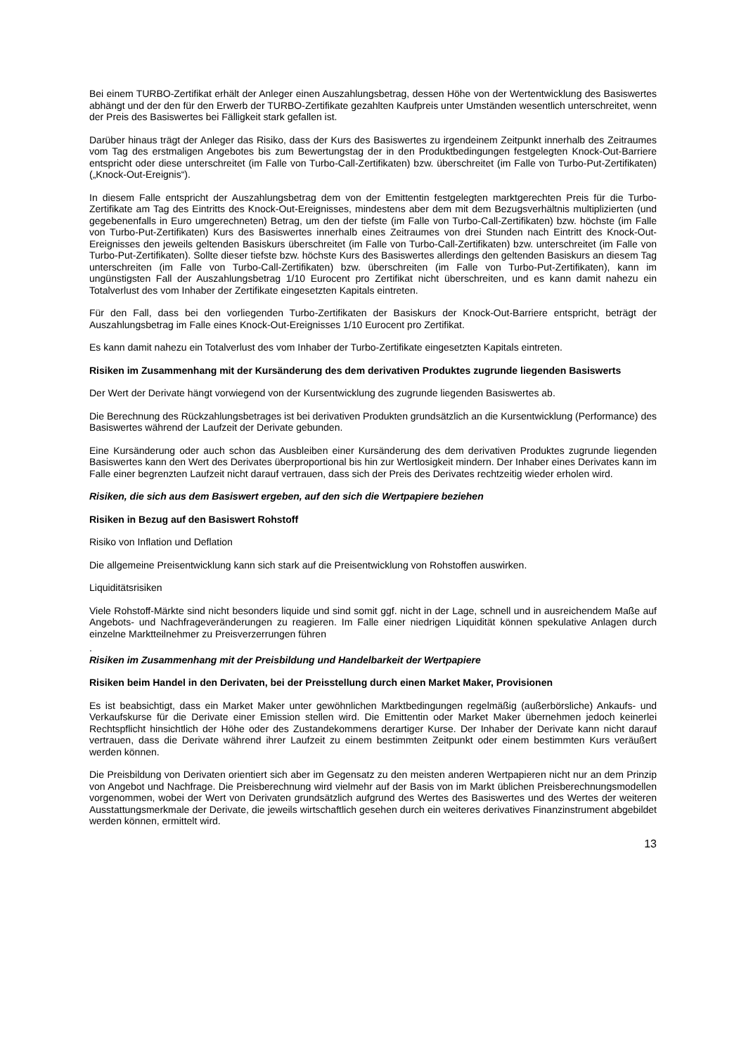Bei einem TURBO-Zertifikat erhält der Anleger einen Auszahlungsbetrag, dessen Höhe von der Wertentwicklung des Basiswertes abhängt und der den für den Erwerb der TURBO-Zertifikate gezahlten Kaufpreis unter Umständen wesentlich unterschreitet, wenn der Preis des Basiswertes bei Fälligkeit stark gefallen ist.
Darüber hinaus trägt der Anleger das Risiko, dass der Kurs des Basiswertes zu irgendeinem Zeitpunkt innerhalb des Zeitraumes vom Tag des erstmaligen Angebotes bis zum Bewertungstag der in den Produktbedingungen festgelegten Knock-Out-Barriere entspricht oder diese unterschreitet (im Falle von Turbo-Call-Zertifikaten) bzw. überschreitet (im Falle von Turbo-Put-Zertifikaten) („Knock-Out-Ereignis“).
In diesem Falle entspricht der Auszahlungsbetrag dem von der Emittentin festgelegten marktgerechten Preis für die Turbo-Zertifikate am Tag des Eintritts des Knock-Out-Ereignisses, mindestens aber dem mit dem Bezugsverhältnis multiplizierten (und gegebenenfalls in Euro umgerechneten) Betrag, um den der tiefste (im Falle von Turbo-Call-Zertifikaten) bzw. höchste (im Falle von Turbo-Put-Zertifikaten) Kurs des Basiswertes innerhalb eines Zeitraumes von drei Stunden nach Eintritt des Knock-Out-Ereignisses den jeweils geltenden Basiskurs überschreitet (im Falle von Turbo-Call-Zertifikaten) bzw. unterschreitet (im Falle von Turbo-Put-Zertifikaten). Sollte dieser tiefste bzw. höchste Kurs des Basiswertes allerdings den geltenden Basiskurs an diesem Tag unterschreiten (im Falle von Turbo-Call-Zertifikaten) bzw. überschreiten (im Falle von Turbo-Put-Zertifikaten), kann im ungünstigsten Fall der Auszahlungsbetrag 1/10 Eurocent pro Zertifikat nicht überschreiten, und es kann damit nahezu ein Totalverlust des vom Inhaber der Zertifikate eingesetzten Kapitals eintreten.
Für den Fall, dass bei den vorliegenden Turbo-Zertifikaten der Basiskurs der Knock-Out-Barriere entspricht, beträgt der Auszahlungsbetrag im Falle eines Knock-Out-Ereignisses 1/10 Eurocent pro Zertifikat.
Es kann damit nahezu ein Totalverlust des vom Inhaber der Turbo-Zertifikate eingesetzten Kapitals eintreten.
Risiken im Zusammenhang mit der Kursänderung des dem derivativen Produktes zugrunde liegenden Basiswerts
Der Wert der Derivate hängt vorwiegend von der Kursentwicklung des zugrunde liegenden Basiswertes ab.
Die Berechnung des Rückzahlungsbetrages ist bei derivativen Produkten grundsätzlich an die Kursentwicklung (Performance) des Basiswertes während der Laufzeit der Derivate gebunden.
Eine Kursänderung oder auch schon das Ausbleiben einer Kursänderung des dem derivativen Produktes zugrunde liegenden Basiswertes kann den Wert des Derivates überproportional bis hin zur Wertlosigkeit mindern. Der Inhaber eines Derivates kann im Falle einer begrenzten Laufzeit nicht darauf vertrauen, dass sich der Preis des Derivates rechtzeitig wieder erholen wird.
Risiken, die sich aus dem Basiswert ergeben, auf den sich die Wertpapiere beziehen
Risiken in Bezug auf den Basiswert Rohstoff
Risiko von Inflation und Deflation
Die allgemeine Preisentwicklung kann sich stark auf die Preisentwicklung von Rohstoffen auswirken.
Liquiditätsrisiken
Viele Rohstoff-Märkte sind nicht besonders liquide und sind somit ggf. nicht in der Lage, schnell und in ausreichendem Maße auf Angebots- und Nachfrageveränderungen zu reagieren. Im Falle einer niedrigen Liquidität können spekulative Anlagen durch einzelne Marktteilnehmer zu Preisverzerrungen führen
.
Risiken im Zusammenhang mit der Preisbildung und Handelbarkeit der Wertpapiere
Risiken beim Handel in den Derivaten, bei der Preisstellung durch einen Market Maker, Provisionen
Es ist beabsichtigt, dass ein Market Maker unter gewöhnlichen Marktbedingungen regelmäßig (außerbörsliche) Ankaufs- und Verkaufskurse für die Derivate einer Emission stellen wird. Die Emittentin oder Market Maker übernehmen jedoch keinerlei Rechtspflicht hinsichtlich der Höhe oder des Zustandekommens derartiger Kurse. Der Inhaber der Derivate kann nicht darauf vertrauen, dass die Derivate während ihrer Laufzeit zu einem bestimmten Zeitpunkt oder einem bestimmten Kurs veräußert werden können.
Die Preisbildung von Derivaten orientiert sich aber im Gegensatz zu den meisten anderen Wertpapieren nicht nur an dem Prinzip von Angebot und Nachfrage. Die Preisberechnung wird vielmehr auf der Basis von im Markt üblichen Preisberechnungsmodellen vorgenommen, wobei der Wert von Derivaten grundsätzlich aufgrund des Wertes des Basiswertes und des Wertes der weiteren Ausstattungsmerkmale der Derivate, die jeweils wirtschaftlich gesehen durch ein weiteres derivatives Finanzinstrument abgebildet werden können, ermittelt wird.
13